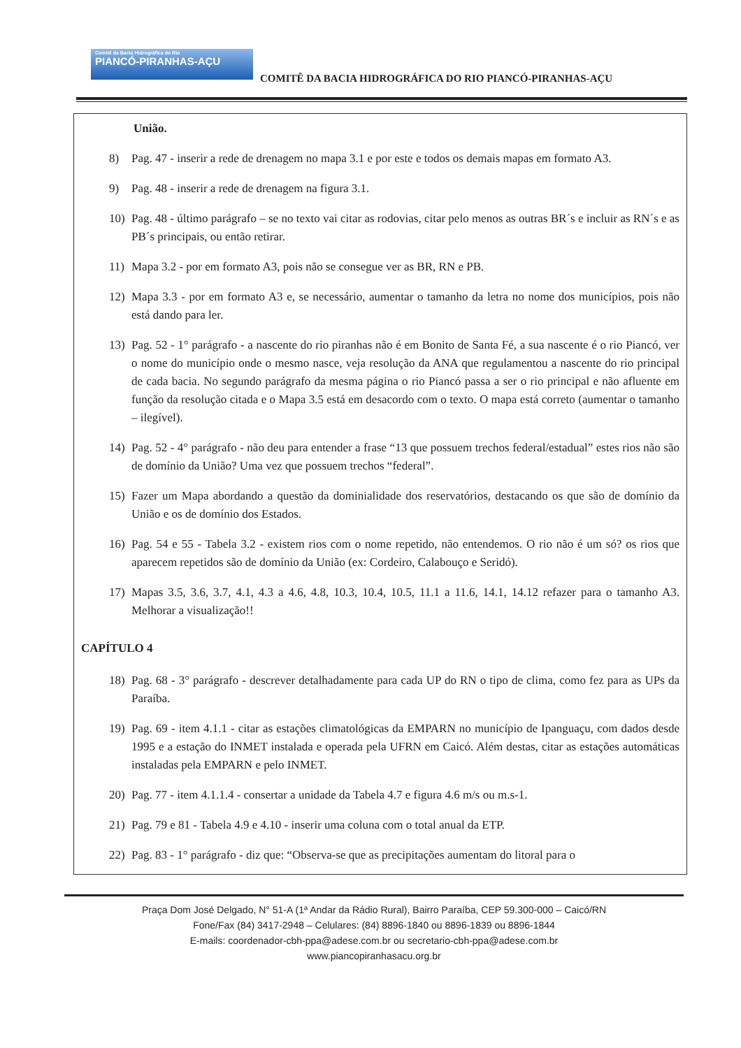Comitê da Bacia Hidrográfica do Rio
PIANCÓ-PIRANHAS-AÇU
COMITÊ DA BACIA HIDROGRÁFICA DO RIO PIANCÓ-PIRANHAS-AÇU
União.
8) Pag. 47 - inserir a rede de drenagem no mapa 3.1 e por este e todos os demais mapas em formato A3.
9) Pag. 48 - inserir a rede de drenagem na figura 3.1.
10) Pag. 48 - último parágrafo – se no texto vai citar as rodovias, citar pelo menos as outras BR´s e incluir as RN´s e as PB´s principais, ou então retirar.
11) Mapa 3.2 - por em formato A3, pois não se consegue ver as BR, RN e PB.
12) Mapa 3.3 - por em formato A3 e, se necessário, aumentar o tamanho da letra no nome dos municípios, pois não está dando para ler.
13) Pag. 52 - 1° parágrafo - a nascente do rio piranhas não é em Bonito de Santa Fé, a sua nascente é o rio Piancó, ver o nome do município onde o mesmo nasce, veja resolução da ANA que regulamentou a nascente do rio principal de cada bacia. No segundo parágrafo da mesma página o rio Piancó passa a ser o rio principal e não afluente em função da resolução citada e o Mapa 3.5 está em desacordo com o texto. O mapa está correto (aumentar o tamanho – ilegível).
14) Pag. 52 - 4° parágrafo - não deu para entender a frase “13 que possuem trechos federal/estadual” estes rios não são de domínio da União? Uma vez que possuem trechos “federal”.
15) Fazer um Mapa abordando a questão da dominialidade dos reservatórios, destacando os que são de domínio da União e os de domínio dos Estados.
16) Pag. 54 e 55 - Tabela 3.2 - existem rios com o nome repetido, não entendemos. O rio não é um só? os rios que aparecem repetidos são de domínio da União (ex: Cordeiro, Calabouço e Seridó).
17) Mapas 3.5, 3.6, 3.7, 4.1, 4.3 a 4.6, 4.8, 10.3, 10.4, 10.5, 11.1 a 11.6, 14.1, 14.12 refazer para o tamanho A3. Melhorar a visualização!!
CAPÍTULO 4
18) Pag. 68 - 3° parágrafo - descrever detalhadamente para cada UP do RN o tipo de clima, como fez para as UPs da Paraíba.
19) Pag. 69 - item 4.1.1 - citar as estações climatológicas da EMPARN no município de Ipanguaçu, com dados desde 1995 e a estação do INMET instalada e operada pela UFRN em Caicó. Além destas, citar as estações automáticas instaladas pela EMPARN e pelo INMET.
20) Pag. 77 - item 4.1.1.4 - consertar a unidade da Tabela 4.7 e figura 4.6 m/s ou m.s-1.
21) Pag. 79 e 81 - Tabela 4.9 e 4.10 - inserir uma coluna com o total anual da ETP.
22) Pag. 83 - 1° parágrafo - diz que: “Observa-se que as precipitações aumentam do litoral para o
Praça Dom José Delgado, N° 51-A (1ª Andar da Rádio Rural), Bairro Paraíba, CEP 59.300-000 – Caicó/RN
Fone/Fax (84) 3417-2948 – Celulares: (84) 8896-1840 ou 8896-1839 ou 8896-1844
E-mails: coordenador-cbh-ppa@adese.com.br ou secretario-cbh-ppa@adese.com.br
www.piancopiranhasacu.org.br